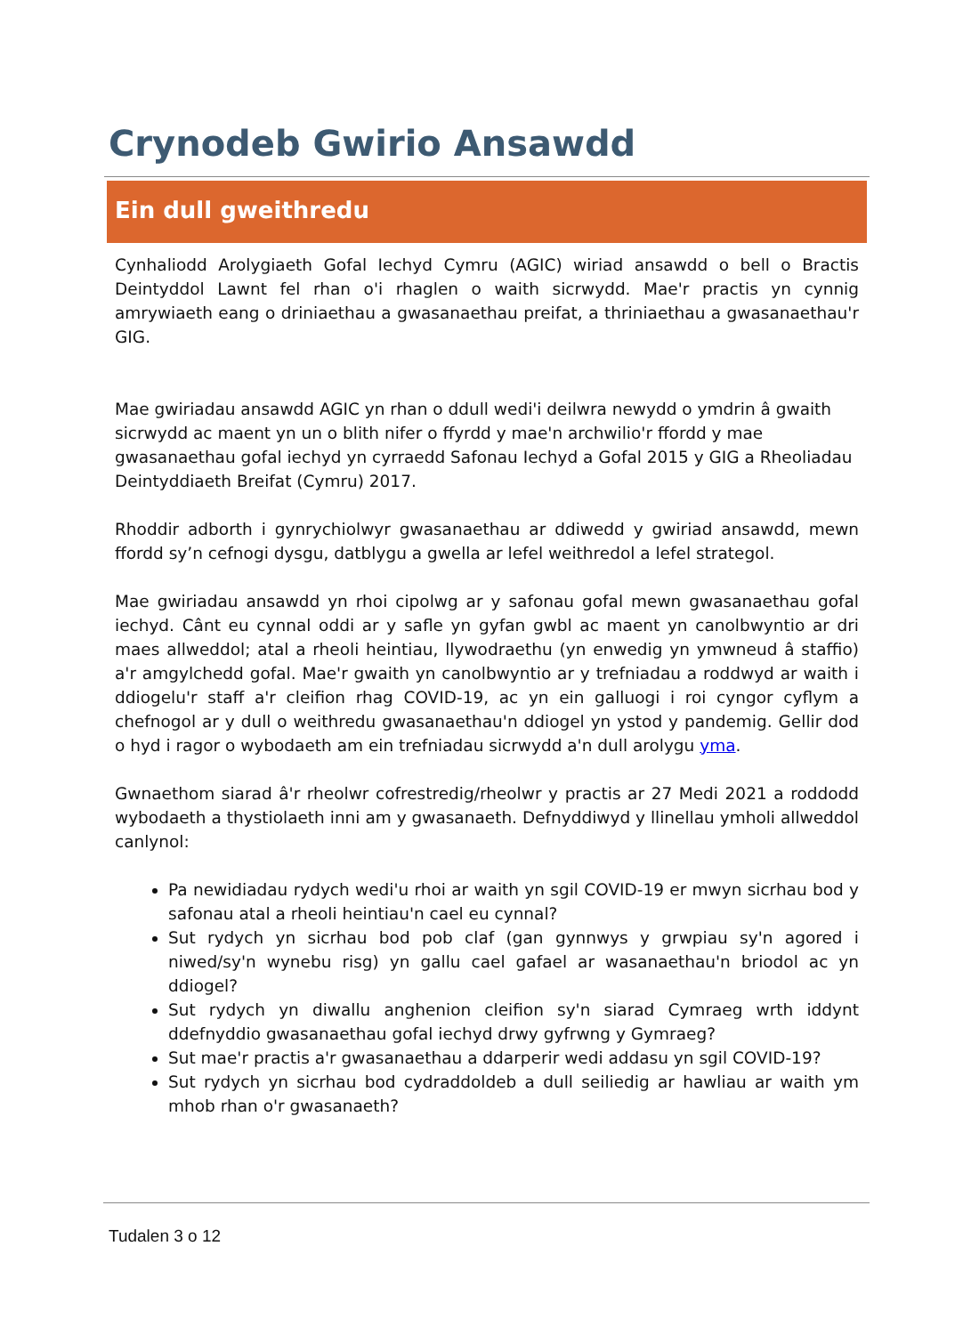Crynodeb Gwirio Ansawdd
Ein dull gweithredu
Cynhaliodd Arolygiaeth Gofal Iechyd Cymru (AGIC) wiriad ansawdd o bell o Bractis Deintyddol Lawnt fel rhan o'i rhaglen o waith sicrwydd. Mae'r practis yn cynnig amrywiaeth eang o driniaethau a gwasanaethau preifat, a thriniaethau a gwasanaethau'r GIG.
Mae gwiriadau ansawdd AGIC yn rhan o ddull wedi'i deilwra newydd o ymdrin â gwaith sicrwydd ac maent yn un o blith nifer o ffyrdd y mae'n archwilio'r ffordd y mae gwasanaethau gofal iechyd yn cyrraedd Safonau Iechyd a Gofal 2015 y GIG a Rheoliadau Deintyddiaeth Breifat (Cymru) 2017.
Rhoddir adborth i gynrychiolwyr gwasanaethau ar ddiwedd y gwiriad ansawdd, mewn ffordd sy’n cefnogi dysgu, datblygu a gwella ar lefel weithredol a lefel strategol.
Mae gwiriadau ansawdd yn rhoi cipolwg ar y safonau gofal mewn gwasanaethau gofal iechyd. Cânt eu cynnal oddi ar y safle yn gyfan gwbl ac maent yn canolbwyntio ar dri maes allweddol; atal a rheoli heintiau, llywodraethu (yn enwedig yn ymwneud â staffio) a'r amgylchedd gofal. Mae'r gwaith yn canolbwyntio ar y trefniadau a roddwyd ar waith i ddiogelu'r staff a'r cleifion rhag COVID-19, ac yn ein galluogi i roi cyngor cyflym a chefnogol ar y dull o weithredu gwasanaethau'n ddiogel yn ystod y pandemig. Gellir dod o hyd i ragor o wybodaeth am ein trefniadau sicrwydd a'n dull arolygu yma.
Gwnaethom siarad â'r rheolwr cofrestredig/rheolwr y practis ar 27 Medi 2021 a roddodd wybodaeth a thystiolaeth inni am y gwasanaeth. Defnyddiwyd y llinellau ymholi allweddol canlynol:
Pa newidiadau rydych wedi'u rhoi ar waith yn sgil COVID-19 er mwyn sicrhau bod y safonau atal a rheoli heintiau'n cael eu cynnal?
Sut rydych yn sicrhau bod pob claf (gan gynnwys y grwpiau sy'n agored i niwed/sy'n wynebu risg) yn gallu cael gafael ar wasanaethau'n briodol ac yn ddiogel?
Sut rydych yn diwallu anghenion cleifion sy'n siarad Cymraeg wrth iddynt ddefnyddio gwasanaethau gofal iechyd drwy gyfrwng y Gymraeg?
Sut mae'r practis a'r gwasanaethau a ddarperir wedi addasu yn sgil COVID-19?
Sut rydych yn sicrhau bod cydraddoldeb a dull seiliedig ar hawliau ar waith ym mhob rhan o'r gwasanaeth?
Tudalen 3 o 12